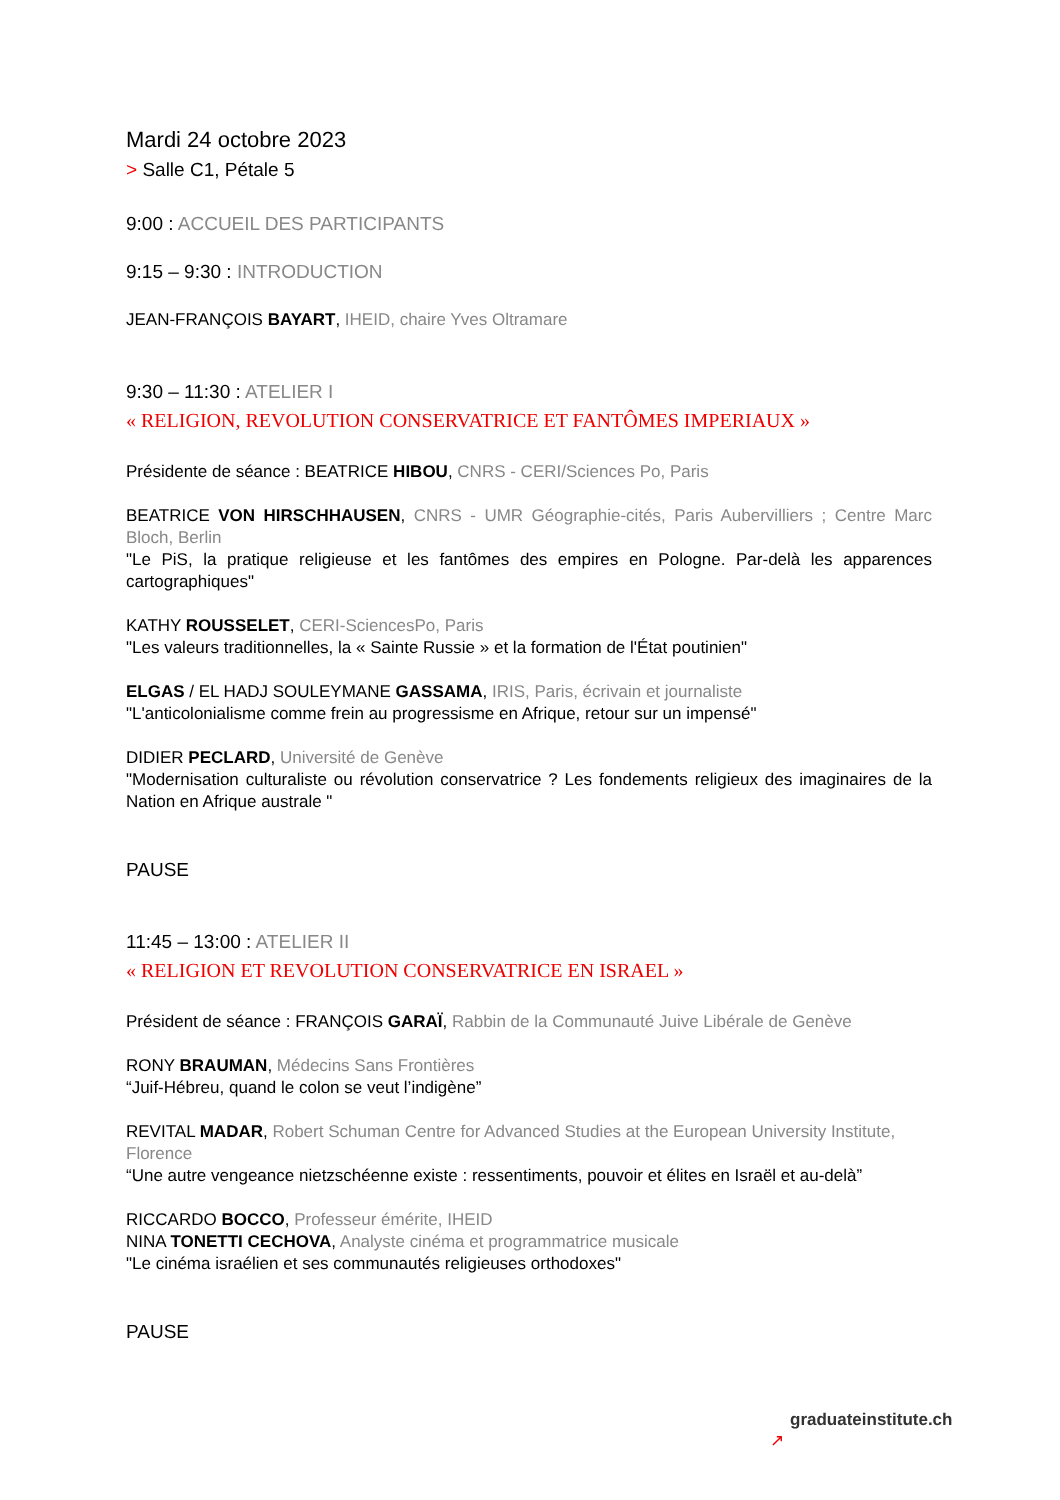Mardi 24 octobre 2023
> Salle C1, Pétale 5
9:00 : ACCUEIL DES PARTICIPANTS
9:15 – 9:30 : INTRODUCTION
JEAN-FRANÇOIS BAYART, IHEID, chaire Yves Oltramare
9:30 – 11:30 : ATELIER I
« RELIGION, REVOLUTION CONSERVATRICE ET FANTÔMES IMPERIAUX »
Présidente de séance : BEATRICE HIBOU, CNRS - CERI/Sciences Po, Paris
BEATRICE VON HIRSCHHAUSEN, CNRS - UMR Géographie-cités, Paris Aubervilliers ; Centre Marc Bloch, Berlin
"Le PiS, la pratique religieuse et les fantômes des empires en Pologne. Par-delà les apparences cartographiques"
KATHY ROUSSELET, CERI-SciencesPo, Paris
"Les valeurs traditionnelles, la « Sainte Russie » et la formation de l'État poutinien"
ELGAS / EL HADJ SOULEYMANE GASSAMA, IRIS, Paris, écrivain et journaliste
"L'anticolonialisme comme frein au progressisme en Afrique, retour sur un impensé"
DIDIER PECLARD, Université de Genève
"Modernisation culturaliste ou révolution conservatrice ? Les fondements religieux des imaginaires de la Nation en Afrique australe "
PAUSE
11:45 – 13:00 : ATELIER II
« RELIGION ET REVOLUTION CONSERVATRICE EN ISRAEL »
Président de séance : FRANÇOIS GARAÏ, Rabbin de la Communauté Juive Libérale de Genève
RONY BRAUMAN, Médecins Sans Frontières
“Juif-Hébreu, quand le colon se veut l’indigène”
REVITAL MADAR, Robert Schuman Centre for Advanced Studies at the European University Institute, Florence
“Une autre vengeance nietzschéenne existe : ressentiments, pouvoir et élites en Israël et au-delà”
RICCARDO BOCCO, Professeur émérite, IHEID
NINA TONETTI CECHOVA, Analyste cinéma et programmatrice musicale
"Le cinéma israélien et ses communautés religieuses orthodoxes"
PAUSE
graduateinstitute.ch
↗